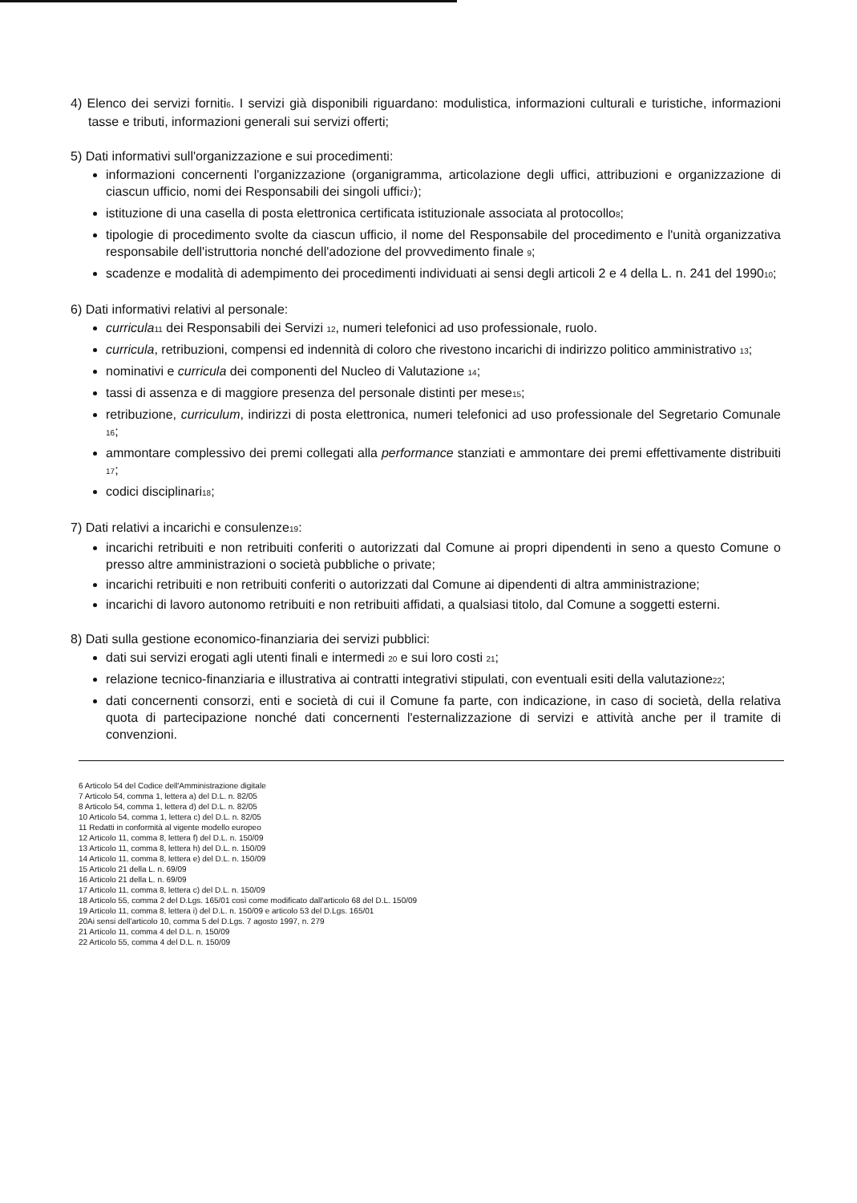4) Elenco dei servizi forniti<sub>6</sub>. I servizi già disponibili riguardano: modulistica, informazioni culturali e turistiche, informazioni tasse e tributi, informazioni generali sui servizi offerti;
5) Dati informativi sull'organizzazione e sui procedimenti:
informazioni concernenti l'organizzazione (organigramma, articolazione degli uffici, attribuzioni e organizzazione di ciascun ufficio, nomi dei Responsabili dei singoli uffici<sub>7</sub>);
istituzione di una casella di posta elettronica certificata istituzionale associata al protocollo<sub>8</sub>;
tipologie di procedimento svolte da ciascun ufficio, il nome del Responsabile del procedimento e l'unità organizzativa responsabile dell'istruttoria nonché dell'adozione del provvedimento finale <sub>9</sub>;
scadenze e modalità di adempimento dei procedimenti individuati ai sensi degli articoli 2 e 4 della L. n. 241 del 1990<sub>10</sub>;
6) Dati informativi relativi al personale:
curricula<sub>11</sub> dei Responsabili dei Servizi <sub>12</sub>, numeri telefonici ad uso professionale, ruolo.
curricula, retribuzioni, compensi ed indennità di coloro che rivestono incarichi di indirizzo politico amministrativo <sub>13</sub>;
nominativi e curricula dei componenti del Nucleo di Valutazione <sub>14</sub>;
tassi di assenza e di maggiore presenza del personale distinti per mese<sub>15</sub>;
retribuzione, curriculum, indirizzi di posta elettronica, numeri telefonici ad uso professionale del Segretario Comunale <sub>16</sub>;
ammontare complessivo dei premi collegati alla performance stanziati e ammontare dei premi effettivamente distribuiti <sub>17</sub>;
codici disciplinari<sub>18</sub>;
7) Dati relativi a incarichi e consulenze<sub>19</sub>:
incarichi retribuiti e non retribuiti conferiti o autorizzati dal Comune ai propri dipendenti in seno a questo Comune o presso altre amministrazioni o società pubbliche o private;
incarichi retribuiti e non retribuiti conferiti o autorizzati dal Comune ai dipendenti di altra amministrazione;
incarichi di lavoro autonomo retribuiti e non retribuiti affidati, a qualsiasi titolo, dal Comune a soggetti esterni.
8) Dati sulla gestione economico-finanziaria dei servizi pubblici:
dati sui servizi erogati agli utenti finali e intermedi <sub>20</sub> e sui loro costi <sub>21</sub>;
relazione tecnico-finanziaria e illustrativa ai contratti integrativi stipulati, con eventuali esiti della valutazione<sub>22</sub>;
dati concernenti consorzi, enti e società di cui il Comune fa parte, con indicazione, in caso di società, della relativa quota di partecipazione nonché dati concernenti l'esternalizzazione di servizi e attività anche per il tramite di convenzioni.
6 Articolo 54 del Codice dell'Amministrazione digitale
7 Articolo 54, comma 1, lettera a) del D.L. n. 82/05
8 Articolo 54, comma 1, lettera d) del D.L. n. 82/05
10 Articolo 54, comma 1, lettera c) del D.L. n. 82/05
11 Redatti in conformità al vigente modello europeo
12 Articolo 11, comma 8, lettera f) del D.L. n. 150/09
13 Articolo 11, comma 8, lettera h) del D.L. n. 150/09
14 Articolo 11, comma 8, lettera e) del D.L. n. 150/09
15 Articolo 21 della L. n. 69/09
16 Articolo 21 della L. n. 69/09
17 Articolo 11, comma 8, lettera c) del D.L. n. 150/09
18 Articolo 55, comma 2 del D.Lgs. 165/01 così come modificato dall'articolo 68 del D.L. 150/09
19 Articolo 11, comma 8, lettera i) del D.L. n. 150/09 e articolo 53 del D.Lgs. 165/01
20Ai sensi dell'articolo 10, comma 5 del D.Lgs. 7 agosto 1997, n. 279
21 Articolo 11, comma 4 del D.L. n. 150/09
22 Articolo 55, comma 4 del D.L. n. 150/09